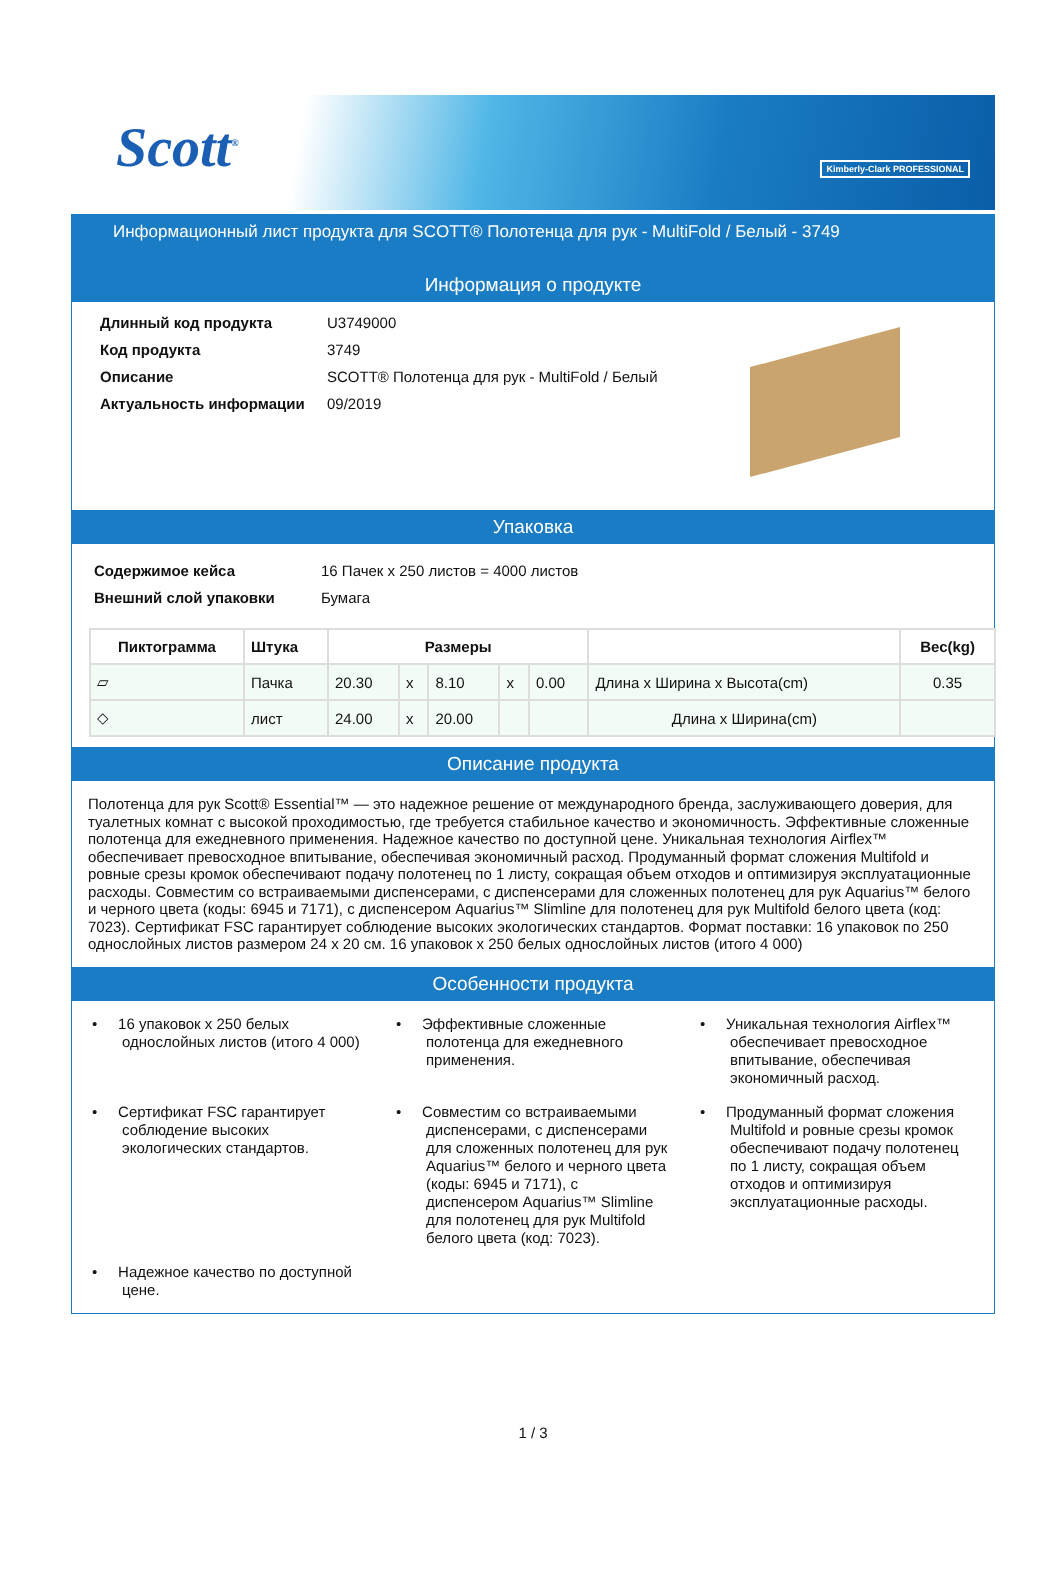Scott<sup>®</sup> Kimberly-Clark PROFESSIONAL
Информационный лист продукта для SCOTT® Полотенца для рук - MultiFold / Белый - 3749
Информация о продукте
| Длинный код продукта | U3749000 |
| Код продукта | 3749 |
| Описание | SCOTT® Полотенца для рук - MultiFold / Белый |
| Актуальность информации | 09/2019 |
Упаковка
| Содержимое кейса | 16 Пачек x 250 листов = 4000 листов |
| Внешний слой упаковки | Бумага |
| Пиктограмма | Штука | Размеры | | | | | | Вес(kg) |
| --- | --- | --- | --- | --- | --- | --- | --- | --- |
| ▱ | Пачка | 20.30 | x | 8.10 | x | 0.00 | Длина x Ширина x Высота(cm) | 0.35 |
| ◇ | лист | 24.00 | x | 20.00 | | | Длина x Ширина(cm) | |
Описание продукта
Полотенца для рук Scott® Essential™ — это надежное решение от международного бренда, заслуживающего доверия, для туалетных комнат с высокой проходимостью, где требуется стабильное качество и экономичность. Эффективные сложенные полотенца для ежедневного применения. Надежное качество по доступной цене. Уникальная технология Airflex™ обеспечивает превосходное впитывание, обеспечивая экономичный расход. Продуманный формат сложения Multifold и ровные срезы кромок обеспечивают подачу полотенец по 1 листу, сокращая объем отходов и оптимизируя эксплуатационные расходы. Совместим со встраиваемыми диспенсерами, с диспенсерами для сложенных полотенец для рук Aquarius™ белого и черного цвета (коды: 6945 и 7171), с диспенсером Aquarius™ Slimline для полотенец для рук Multifold белого цвета (код: 7023). Сертификат FSC гарантирует соблюдение высоких экологических стандартов. Формат поставки: 16 упаковок по 250 однослойных листов размером 24 x 20 см. 16 упаковок x 250 белых однослойных листов (итого 4 000)
Особенности продукта
• 16 упаковок x 250 белых однослойных листов (итого 4 000)
• Эффективные сложенные полотенца для ежедневного применения.
• Уникальная технология Airflex™ обеспечивает превосходное впитывание, обеспечивая экономичный расход.
• Сертификат FSC гарантирует соблюдение высоких экологических стандартов.
• Совместим со встраиваемыми диспенсерами, с диспенсерами для сложенных полотенец для рук Aquarius™ белого и черного цвета (коды: 6945 и 7171), с диспенсером Aquarius™ Slimline для полотенец для рук Multifold белого цвета (код: 7023).
• Продуманный формат сложения Multifold и ровные срезы кромок обеспечивают подачу полотенец по 1 листу, сокращая объем отходов и оптимизируя эксплуатационные расходы.
• Надежное качество по доступной цене.
1 / 3